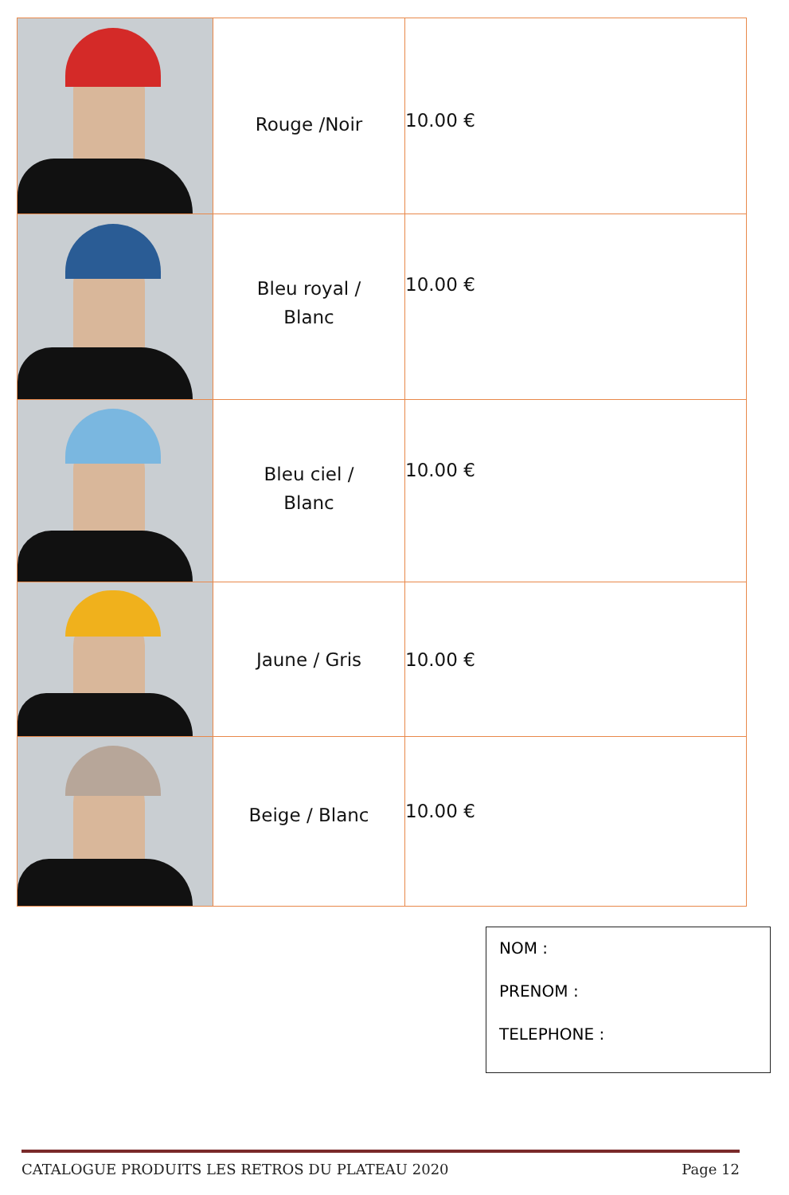| | Rouge /Noir | 10.00 € |
| | Bleu royal / Blanc | 10.00 € |
| | Bleu ciel / Blanc | 10.00 € |
| | Jaune / Gris | 10.00 € |
| | Beige / Blanc | 10.00 € |
NOM :
PRENOM :
TELEPHONE :
CATALOGUE PRODUITS LES RETROS DU PLATEAU 2020 Page 12